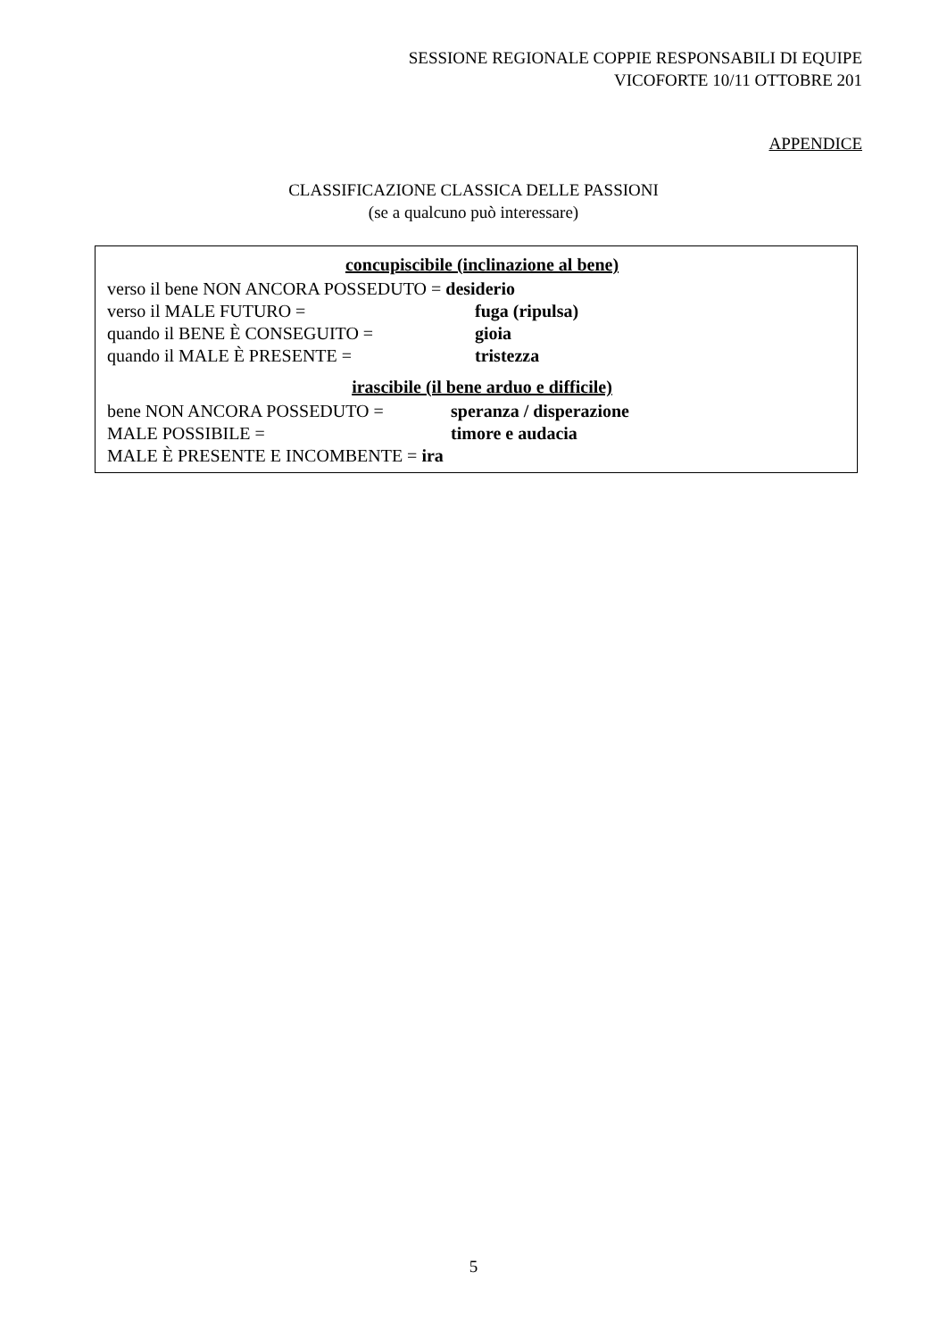SESSIONE REGIONALE COPPIE RESPONSABILI DI EQUIPE
VICOFORTE 10/11 OTTOBRE 201
APPENDICE
CLASSIFICAZIONE CLASSICA DELLE PASSIONI
(se a qualcuno può interessare)
concupiscibile (inclinazione al bene)
verso il bene NON ANCORA POSSEDUTO = desiderio
verso il MALE FUTURO = fuga (ripulsa)
quando il BENE È CONSEGUITO = gioia
quando il MALE È PRESENTE = tristezza
irascibile (il bene arduo e difficile)
bene NON ANCORA POSSEDUTO = speranza / disperazione
MALE POSSIBILE = timore e audacia
MALE È PRESENTE E INCOMBENTE = ira
5